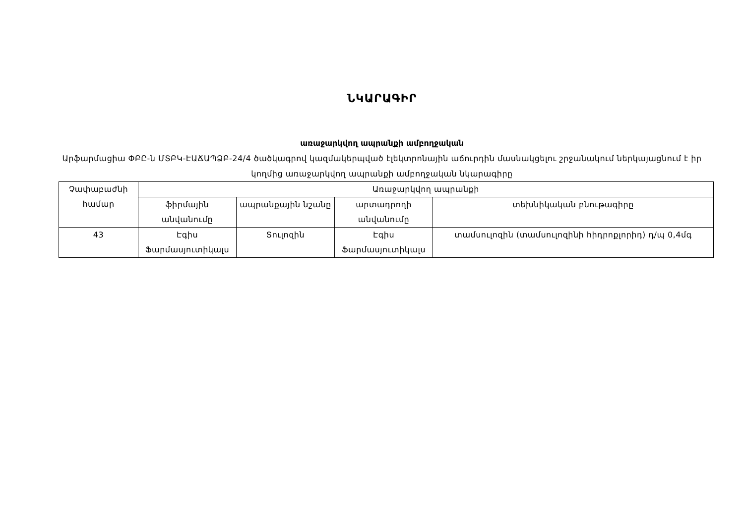ՆԿԱՐԱԳԻՐ
առաջարկվող ապրանքի ամբողջական
Արֆարմացիա ՓԲԸ-ն ՄՏԲԿ-ԷԱՃԱՊՁԲ-24/4 ծածկագրով կազմակերպված էլեկտրոնային աճուրդին մասնակցելու շրջանակում ներկայացնում է իր կողմից առաջարկվող ապրանքի ամբողջական նկարագիրը
| Չափաբաժնի համար | Առաջարկվող ապրանքի | | | |
| --- | --- | --- | --- | --- |
| | ֆիրմային անվանումը | ապրանքային նշանը | արտադրողի անվանումը | տեխնիկական բնութագիրը |
| 43 | Էգիս Ֆարմասյուտիկալս | Տուլոզին | Էգիս Ֆարմասյուտիկալս | տամսուլոզին (տամսուլոզինի հիդրոքլորիդ) դ/պ 0,4մգ |